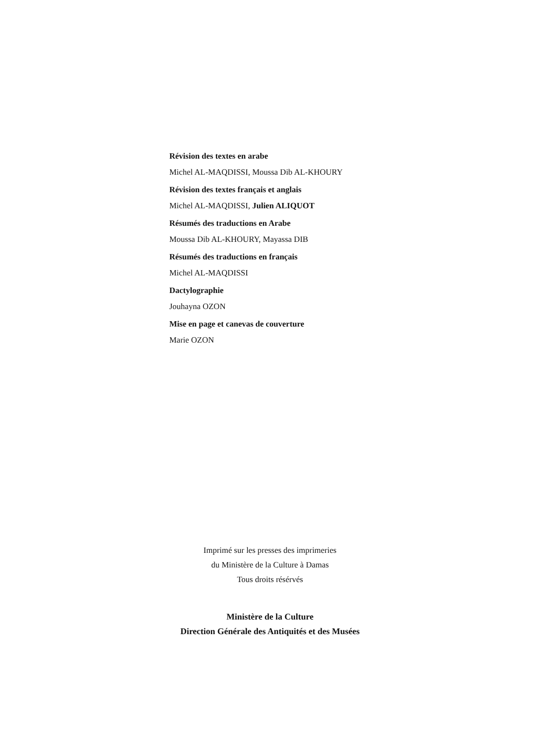Révision des textes en arabe
Michel AL-MAQDISSI, Moussa Dib AL-KHOURY
Révision des textes français et anglais
Michel AL-MAQDISSI, Julien ALIQUOT
Résumés des traductions en Arabe
Moussa Dib AL-KHOURY, Mayassa DIB
Résumés des traductions en français
Michel AL-MAQDISSI
Dactylographie
Jouhayna OZON
Mise en page et canevas de couverture
Marie OZON
Imprimé sur les presses des imprimeries
du Ministère de la Culture à Damas
Tous droits résérvés
Ministère de la Culture
Direction Générale des Antiquités et des Musées